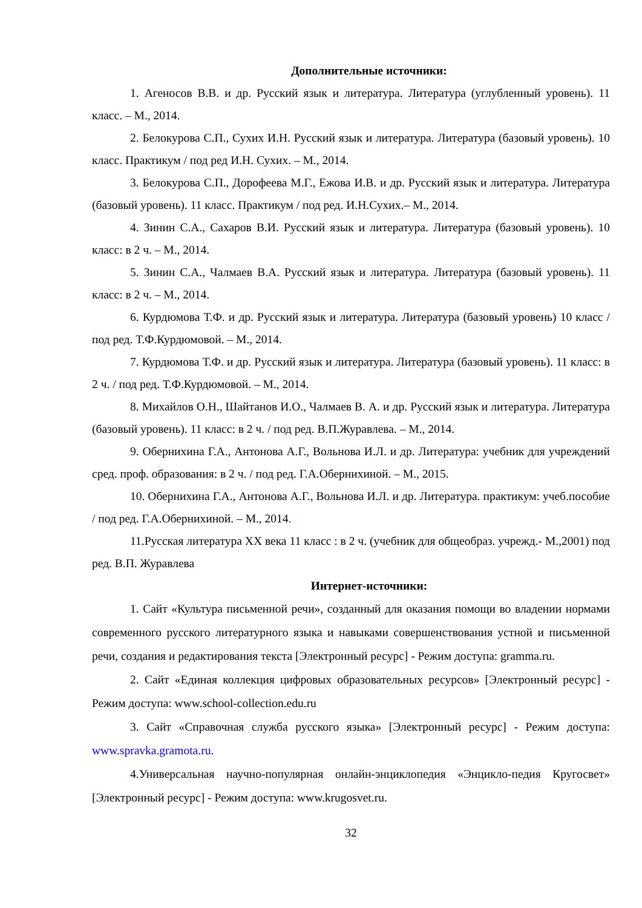Дополнительные источники:
1. Агеносов В.В. и др. Русский язык и литература. Литература (углубленный уровень). 11 класс. – М., 2014.
2. Белокурова С.П., Сухих И.Н. Русский язык и литература. Литература (базовый уровень). 10 класс. Практикум / под ред И.Н. Сухих. – М., 2014.
3. Белокурова С.П., Дорофеева М.Г., Ежова И.В. и др. Русский язык и литература. Литература (базовый уровень). 11 класс. Практикум / под ред. И.Н.Сухих.– М., 2014.
4. Зинин С.А., Сахаров В.И. Русский язык и литература. Литература (базовый уровень). 10 класс: в 2 ч. – М., 2014.
5. Зинин С.А., Чалмаев В.А. Русский язык и литература. Литература (базовый уровень). 11 класс: в 2 ч. – М., 2014.
6. Курдюмова Т.Ф. и др. Русский язык и литература. Литература (базовый уровень) 10 класс / под ред. Т.Ф.Курдюмовой. – М., 2014.
7. Курдюмова Т.Ф. и др. Русский язык и литература. Литература (базовый уровень). 11 класс: в 2 ч. / под ред. Т.Ф.Курдюмовой. – М., 2014.
8. Михайлов О.Н., Шайтанов И.О., Чалмаев В. А. и др. Русский язык и литература. Литература (базовый уровень). 11 класс: в 2 ч. / под ред. В.П.Журавлева. – М., 2014.
9. Обернихина Г.А., Антонова А.Г., Вольнова И.Л. и др. Литература: учебник для учреждений сред. проф. образования: в 2 ч. / под ред. Г.А.Обернихиной. – М., 2015.
10. Обернихина Г.А., Антонова А.Г., Вольнова И.Л. и др. Литература. практикум: учеб.пособие / под ред. Г.А.Обернихиной. – М., 2014.
11.Русская литература XX века 11 класс : в 2 ч. (учебник для общеобраз. учрежд.- М.,2001) под ред. В.П. Журавлева
Интернет-источники:
1. Сайт «Культура письменной речи», созданный для оказания помощи во владении нормами современного русского литературного языка и навыками совершенствования устной и письменной речи, создания и редактирования текста [Электронный ресурс] - Режим доступа: gramma.ru.
2. Сайт «Единая коллекция цифровых образовательных ресурсов» [Электронный ресурс] - Режим доступа: www.school-collection.edu.ru
3. Сайт «Справочная служба русского языка» [Электронный ресурс] - Режим доступа: www.spravka.gramota.ru.
4.Универсальная научно-популярная онлайн-энциклопедия «Энцикло-педия Кругосвет» [Электронный ресурс] - Режим доступа: www.krugosvet.ru.
32